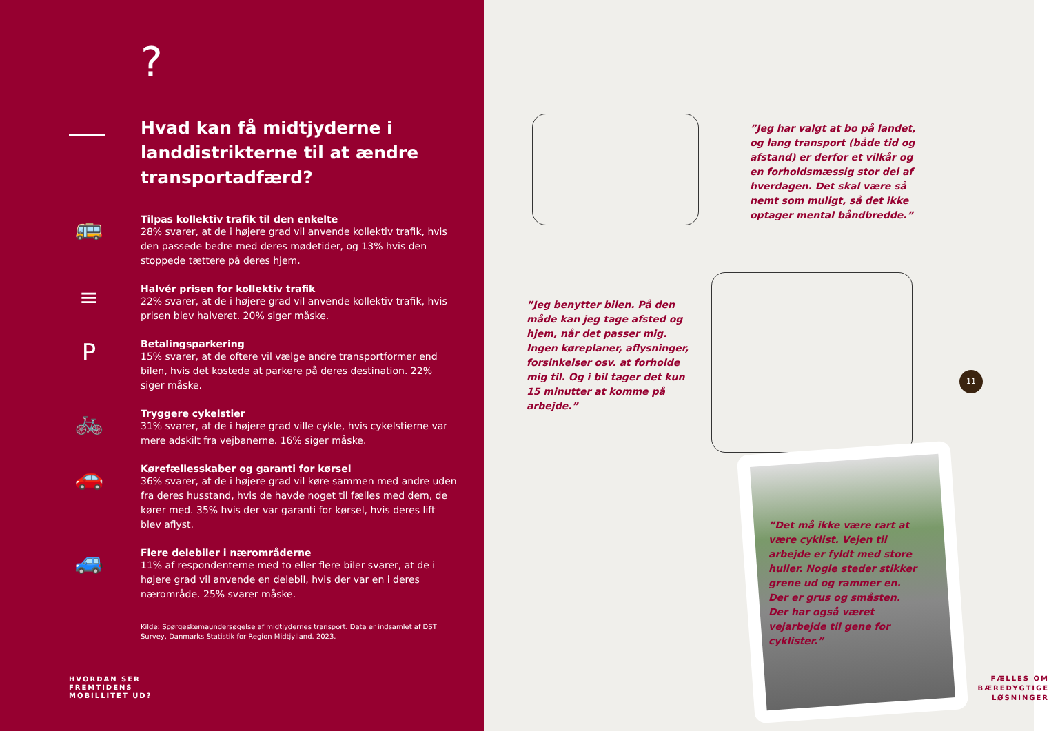?
Hvad kan få midtjyderne i landdistrikterne til at ændre transportadfærd?
🚌
Tilpas kollektiv trafik til den enkelte
28% svarer, at de i højere grad vil anvende kollektiv trafik, hvis den passede bedre med deres mødetider, og 13% hvis den stoppede tættere på deres hjem.
≡
Halvér prisen for kollektiv trafik
22% svarer, at de i højere grad vil anvende kollektiv trafik, hvis prisen blev halveret. 20% siger måske.
P
Betalingsparkering
15% svarer, at de oftere vil vælge andre transportformer end bilen, hvis det kostede at parkere på deres destination. 22% siger måske.
🚲
Tryggere cykelstier
31% svarer, at de i højere grad ville cykle, hvis cykelstierne var mere adskilt fra vejbanerne. 16% siger måske.
🚗
Kørefællesskaber og garanti for kørsel
36% svarer, at de i højere grad vil køre sammen med andre uden fra deres husstand, hvis de havde noget til fælles med dem, de kører med. 35% hvis der var garanti for kørsel, hvis deres lift blev aflyst.
🚙
Flere delebiler i nærområderne
11% af respondenterne med to eller flere biler svarer, at de i højere grad vil anvende en delebil, hvis der var en i deres nærområde. 25% svarer måske.
Kilde: Spørgeskemaundersøgelse af midtjydernes transport. Data er indsamlet af DST Survey, Danmarks Statistik for Region Midtjylland. 2023.
HVORDAN SER
FREMTIDENS
MOBILLITET UD?
”Jeg har valgt at bo på landet, og lang transport (både tid og afstand) er derfor et vilkår og en forholdsmæssig stor del af hverdagen. Det skal være så nemt som muligt, så det ikke optager mental båndbredde.”
”Jeg benytter bilen. På den måde kan jeg tage afsted og hjem, når det passer mig. Ingen køreplaner, aflysninger, forsinkelser osv. at forholde mig til. Og i bil tager det kun 15 minutter at komme på arbejde.”
”Det må ikke være rart at være cyklist. Vejen til arbejde er fyldt med store huller. Nogle steder stikker grene ud og rammer en. Der er grus og småsten. Der har også været vejarbejde til gene for cyklister.”
11
FÆLLES OM
BÆREDYGTIGE
LØSNINGER